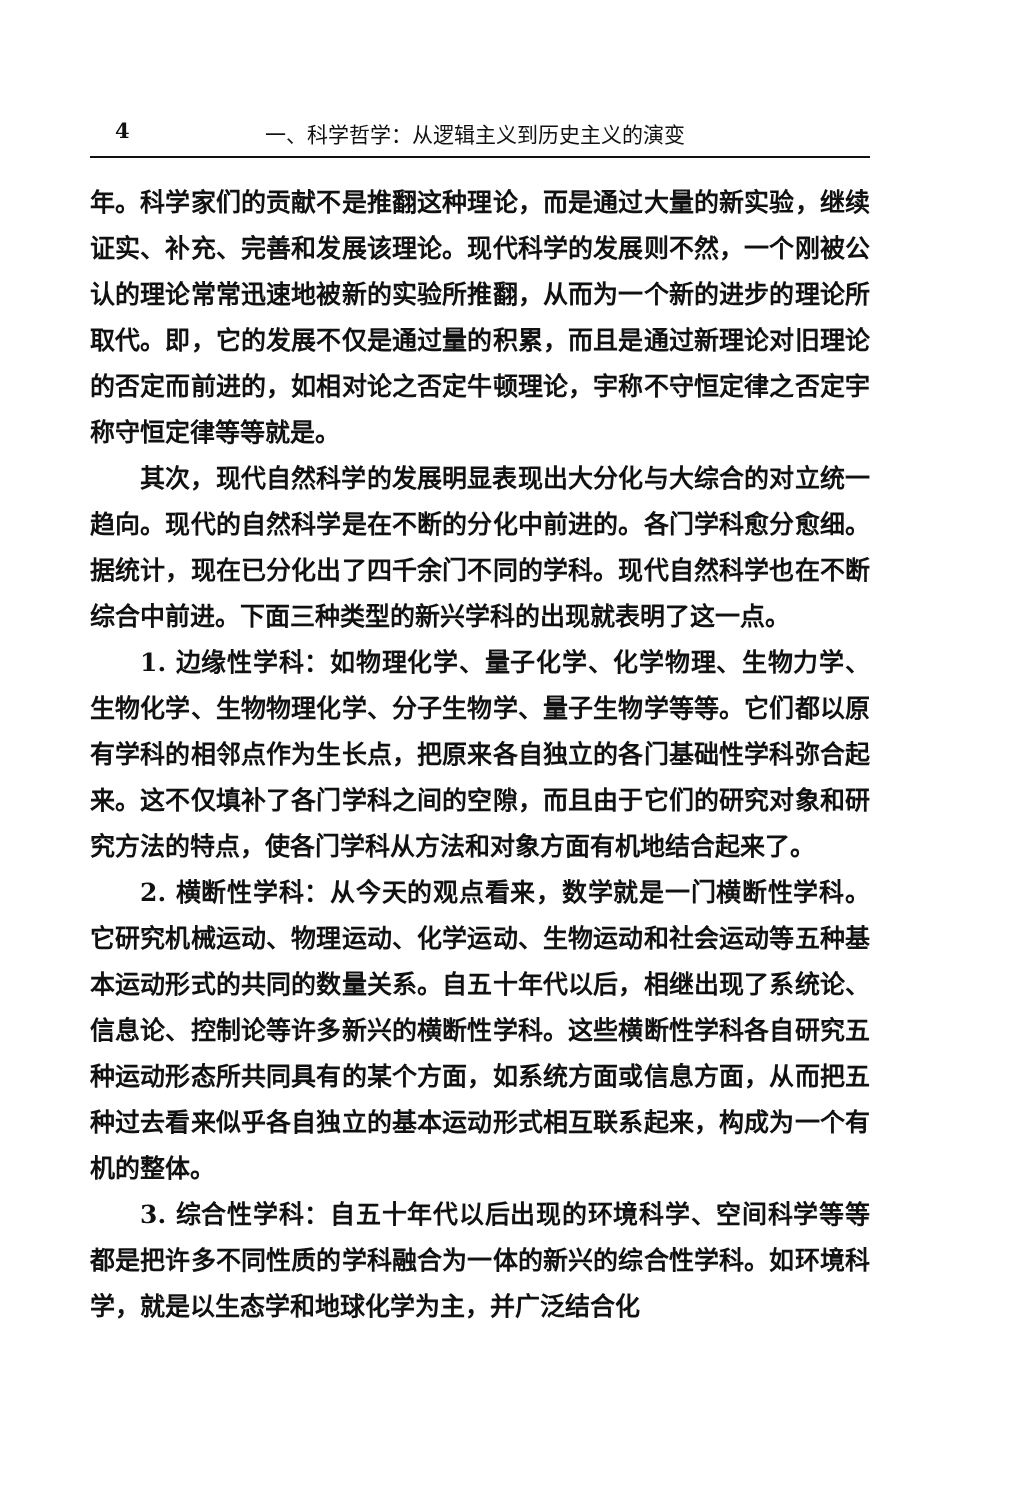4 一、科学哲学：从逻辑主义到历史主义的演变
年。科学家们的贡献不是推翻这种理论，而是通过大量的新实验，继续证实、补充、完善和发展该理论。现代科学的发展则不然，一个刚被公认的理论常常迅速地被新的实验所推翻，从而为一个新的进步的理论所取代。即，它的发展不仅是通过量的积累，而且是通过新理论对旧理论的否定而前进的，如相对论之否定牛顿理论，宇称不守恒定律之否定宇称守恒定律等等就是。
其次，现代自然科学的发展明显表现出大分化与大综合的对立统一趋向。现代的自然科学是在不断的分化中前进的。各门学科愈分愈细。据统计，现在已分化出了四千余门不同的学科。现代自然科学也在不断综合中前进。下面三种类型的新兴学科的出现就表明了这一点。
1. 边缘性学科：如物理化学、量子化学、化学物理、生物力学、生物化学、生物物理化学、分子生物学、量子生物学等等。它们都以原有学科的相邻点作为生长点，把原来各自独立的各门基础性学科弥合起来。这不仅填补了各门学科之间的空隙，而且由于它们的研究对象和研究方法的特点，使各门学科从方法和对象方面有机地结合起来了。
2. 横断性学科：从今天的观点看来，数学就是一门横断性学科。它研究机械运动、物理运动、化学运动、生物运动和社会运动等五种基本运动形式的共同的数量关系。自五十年代以后，相继出现了系统论、信息论、控制论等许多新兴的横断性学科。这些横断性学科各自研究五种运动形态所共同具有的某个方面，如系统方面或信息方面，从而把五种过去看来似乎各自独立的基本运动形式相互联系起来，构成为一个有机的整体。
3. 综合性学科：自五十年代以后出现的环境科学、空间科学等等都是把许多不同性质的学科融合为一体的新兴的综合性学科。如环境科学，就是以生态学和地球化学为主，并广泛结合化